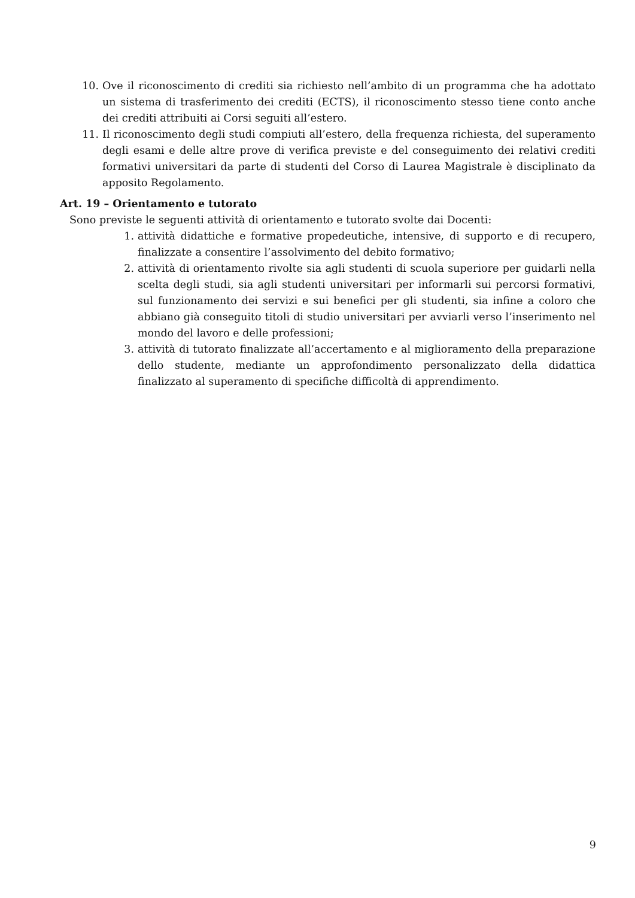10. Ove il riconoscimento di crediti sia richiesto nell’ambito di un programma che ha adottato un sistema di trasferimento dei crediti (ECTS), il riconoscimento stesso tiene conto anche dei crediti attribuiti ai Corsi seguiti all’estero.
11. Il riconoscimento degli studi compiuti all’estero, della frequenza richiesta, del superamento degli esami e delle altre prove di verifica previste e del conseguimento dei relativi crediti formativi universitari da parte di studenti del Corso di Laurea Magistrale è disciplinato da apposito Regolamento.
Art. 19 – Orientamento e tutorato
Sono previste le seguenti attività di orientamento e tutorato svolte dai Docenti:
1. attività didattiche e formative propedeutiche, intensive, di supporto e di recupero, finalizzate a consentire l’assolvimento del debito formativo;
2. attività di orientamento rivolte sia agli studenti di scuola superiore per guidarli nella scelta degli studi, sia agli studenti universitari per informarli sui percorsi formativi, sul funzionamento dei servizi e sui benefici per gli studenti, sia infine a coloro che abbiano già conseguito titoli di studio universitari per avviarli verso l’inserimento nel mondo del lavoro e delle professioni;
3. attività di tutorato finalizzate all’accertamento e al miglioramento della preparazione dello studente, mediante un approfondimento personalizzato della didattica finalizzato al superamento di specifiche difficoltà di apprendimento.
9